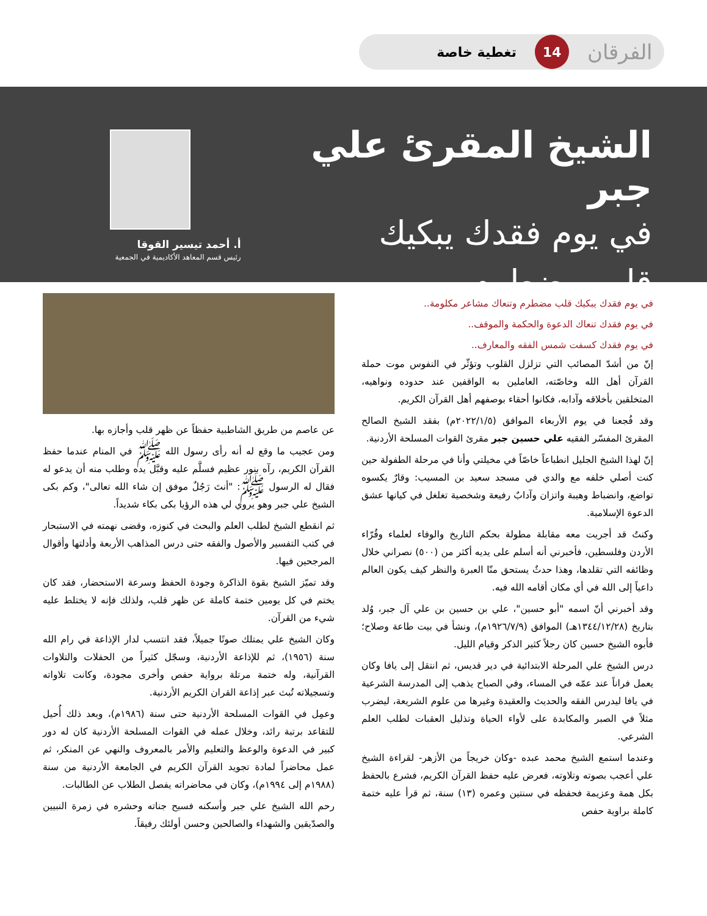الفرقان 14 تغطية خاصة
الشيخ المقرئ علي جبر
في يوم فقدك يبكيك
قلب مضطرم
أ. أحمد تيسير القوقا
رئيس قسم المعاهد الأكاديمية في الجمعية
في يوم فقدك يبكيك قلب مضطرم وتنعاك مشاعر مكلومة..
في يوم فقدك تنعاك الدعوة والحكمة والموقف..
في يوم فقدك كسفت شمس الفقه والمعارف..
إنّ من أشدّ المصائب التي تزلزل القلوب وتؤثّر في النفوس موت حملة القرآن أهل الله وخاصّته، العاملين به الواقفين عند حدوده ونواهيه، المتخلقين بأخلاقه وآدابه، فكانوا أحقاء بوصفهم أهل القرآن الكريم.
وقد فُجعنا في يوم الأربعاء الموافق (٢٠٢٢/١/٥م) بفقد الشيخ الصالح المقرئ المفسّر الفقيه علي حسين جبر مقرئ القوات المسلحة الأردنية.
إنّ لهذا الشيخ الجليل انطباعاً خاصّاً في مخيلتي وأنا في مرحلة الطفولة حين كنت أصلي خلفه مع والدي في مسجد سعيد بن المسيب: وقارٌ يكسوه تواضع، وانضباط وهيبة واتزان وآدابٌ رفيعة وشخصية تغلغل في كيانها عشق الدعوة الإسلامية.
وكنتُ قد أجريت معه مقابلة مطولة بحكم التاريخ والوفاء لعلماء وقُرّاء الأردن وفلسطين، فأخبرني أنه أسلم على يديه أكثر من (٥٠٠) نصراني خلال وظائفه التي تقلدها، وهذا حدثٌ يستحق منّا العبرة والنظر كيف يكون العالم داعياً إلى الله في أي مكان أقامه الله فيه.
وقد أخبرني أنّ اسمه "أبو حسين"، علي بن حسين بن علي آل جبر، وُلد بتاريخ (١٣٤٤/١٢/٢٨هـ) الموافق (١٩٢٦/٧/٩م)، ونشأ في بيت طاعة وصلاح؛ فأبوه الشيخ حسين كان رجلاً كثير الذكر وقيام الليل.
درس الشيخ علي المرحلة الابتدائية في دير قديس، ثم انتقل إلى يافا وكان يعمل فراناً عند عمّه في المساء، وفي الصباح يذهب إلى المدرسة الشرعية في يافا ليدرس الفقه والحديث والعقيدة وغيرها من علوم الشريعة، ليضرب مثلاً في الصبر والمكابدة على لأواء الحياة وتذليل العقبات لطلب العلم الشرعي.
وعندما استمع الشيخ محمد عبده -وكان خريجاً من الأزهر- لقراءة الشيخ علي أعجب بصوته وتلاوته، فعرض عليه حفظ القرآن الكريم، فشرع بالحفظ بكل همة وعزيمة فحفظه في سنتين وعمره (١٣) سنة، ثم قرأ عليه ختمة كاملة براوية حفص
عن عاصم من طريق الشاطبية حفظاً عن ظهر قلب وأجازه بها.
ومن عجيب ما وقع له أنه رأى رسول الله ﷺ في المنام عندما حفظ القرآن الكريم، رآه بنور عظيم فسلَّم عليه وقبَّل يده وطلب منه أن يدعو له فقال له الرسول ﷺ: "أنتَ رَجُلٌ موفق إن شاء الله تعالى"، وكم بكى الشيخ علي جبر وهو يروي لي هذه الرؤيا بكى بكاء شديداً.
ثم انقطع الشيخ لطلب العلم والبحث في كنوزه، وقضى نهمته في الاستبحار في كتب التفسير والأصول والفقه حتى درس المذاهب الأربعة وأدلتها وأقوال المرجحين فيها.
وقد تميّز الشيخ بقوة الذاكرة وجودة الحفظ وسرعة الاستحضار، فقد كان يختم في كل يومين ختمة كاملة عن ظهر قلب، ولذلك فإنه لا يختلط عليه شيء من القرآن.
وكان الشيخ علي يمتلك صوتًا جميلاً، فقد انتسب لدار الإذاعة في رام الله سنة (١٩٥٦)، ثم للإذاعة الأردنية، وسجّل كثيراً من الحفلات والتلاوات القرآنية، وله ختمة مرتلة برواية حفص وأخرى مجودة، وكانت تلاواته وتسجيلاته تُبث عبر إذاعة القران الكريم الأردنية.
وعمِل في القوات المسلحة الأردنية حتى سنة (١٩٨٦م)، وبعد ذلك أُحيل للتقاعد برتبة رائد، وخلال عمله في القوات المسلحة الأردنية كان له دور كبير في الدعوة والوعظ والتعليم والأمر بالمعروف والنهي عن المنكر، ثم عمل محاضراً لمادة تجويد القرآن الكريم في الجامعة الأردنية من سنة (١٩٨٨م إلى ١٩٩٤م)، وكان في محاضراته يفصل الطلاب عن الطالبات.
رحم الله الشيخ علي جبر وأسكنه فسيح جناته وحشره في زمرة النبيين والصدّيقين والشهداء والصالحين وحسن أولئك رفيقاً.